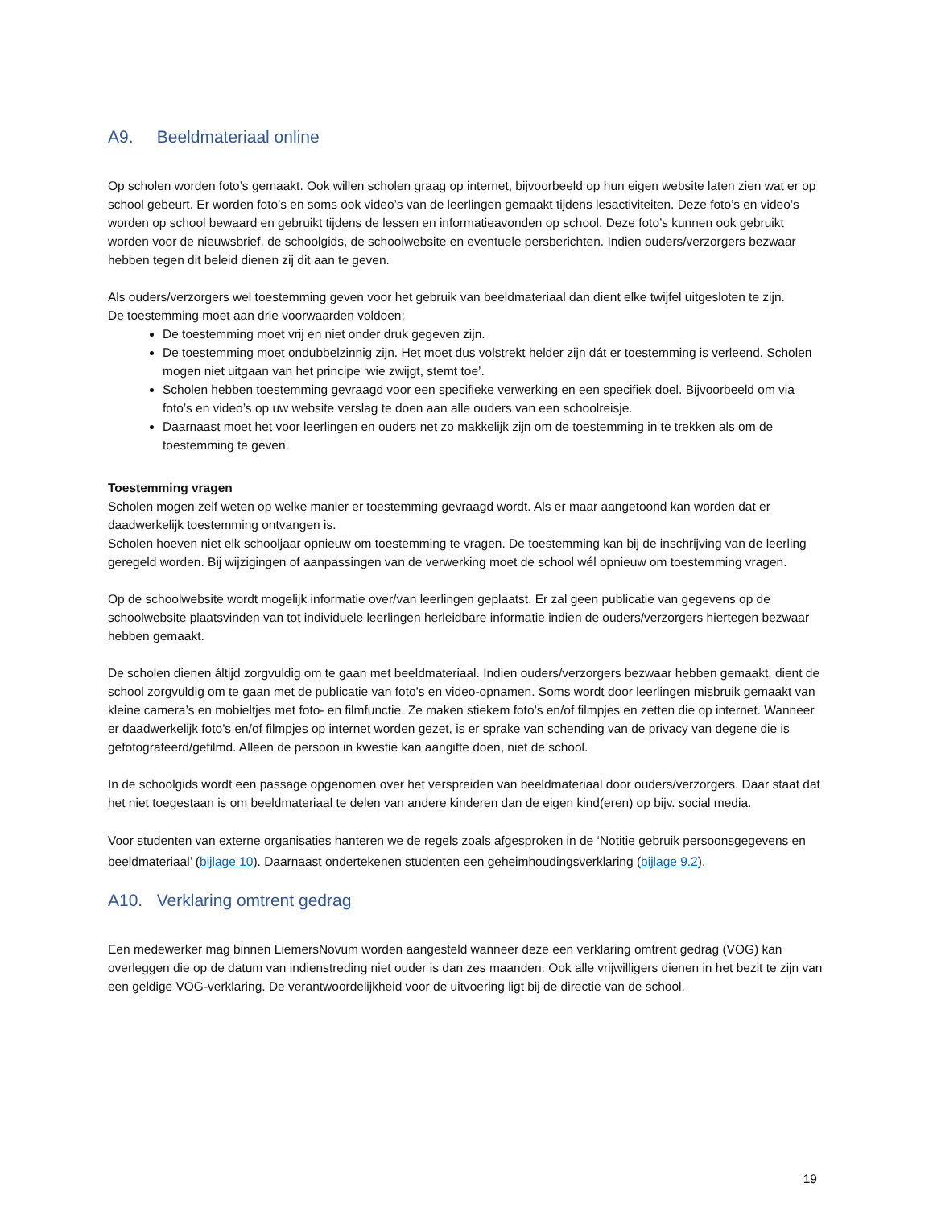A9. Beeldmateriaal online
Op scholen worden foto’s gemaakt. Ook willen scholen graag op internet, bijvoorbeeld op hun eigen website laten zien wat er op school gebeurt. Er worden foto’s en soms ook video’s van de leerlingen gemaakt tijdens lesactiviteiten. Deze foto’s en video’s worden op school bewaard en gebruikt tijdens de lessen en informatieavonden op school. Deze foto’s kunnen ook gebruikt worden voor de nieuwsbrief, de schoolgids, de schoolwebsite en eventuele persberichten. Indien ouders/verzorgers bezwaar hebben tegen dit beleid dienen zij dit aan te geven.
Als ouders/verzorgers wel toestemming geven voor het gebruik van beeldmateriaal dan dient elke twijfel uitgesloten te zijn.
De toestemming moet aan drie voorwaarden voldoen:
De toestemming moet vrij en niet onder druk gegeven zijn.
De toestemming moet ondubbelzinnig zijn. Het moet dus volstrekt helder zijn dát er toestemming is verleend. Scholen mogen niet uitgaan van het principe ‘wie zwijgt, stemt toe’.
Scholen hebben toestemming gevraagd voor een specifieke verwerking en een specifiek doel. Bijvoorbeeld om via foto’s en video’s op uw website verslag te doen aan alle ouders van een schoolreisje.
Daarnaast moet het voor leerlingen en ouders net zo makkelijk zijn om de toestemming in te trekken als om de toestemming te geven.
Toestemming vragen
Scholen mogen zelf weten op welke manier er toestemming gevraagd wordt. Als er maar aangetoond kan worden dat er daadwerkelijk toestemming ontvangen is.
Scholen hoeven niet elk schooljaar opnieuw om toestemming te vragen. De toestemming kan bij de inschrijving van de leerling geregeld worden. Bij wijzigingen of aanpassingen van de verwerking moet de school wél opnieuw om toestemming vragen.
Op de schoolwebsite wordt mogelijk informatie over/van leerlingen geplaatst. Er zal geen publicatie van gegevens op de schoolwebsite plaatsvinden van tot individuele leerlingen herleidbare informatie indien de ouders/verzorgers hiertegen bezwaar hebben gemaakt.
De scholen dienen áltijd zorgvuldig om te gaan met beeldmateriaal. Indien ouders/verzorgers bezwaar hebben gemaakt, dient de school zorgvuldig om te gaan met de publicatie van foto’s en video-opnamen. Soms wordt door leerlingen misbruik gemaakt van kleine camera’s en mobieltjes met foto- en filmfunctie. Ze maken stiekem foto’s en/of filmpjes en zetten die op internet. Wanneer er daadwerkelijk foto’s en/of filmpjes op internet worden gezet, is er sprake van schending van de privacy van degene die is gefotografeerd/gefilmd. Alleen de persoon in kwestie kan aangifte doen, niet de school.
In de schoolgids wordt een passage opgenomen over het verspreiden van beeldmateriaal door ouders/verzorgers. Daar staat dat het niet toegestaan is om beeldmateriaal te delen van andere kinderen dan de eigen kind(eren) op bijv. social media.
Voor studenten van externe organisaties hanteren we de regels zoals afgesproken in de ‘Notitie gebruik persoonsgegevens en beeldmateriaal’ (bijlage 10). Daarnaast ondertekenen studenten een geheimhoudingsverklaring (bijlage 9.2).
A10. Verklaring omtrent gedrag
Een medewerker mag binnen LiemersNovum worden aangesteld wanneer deze een verklaring omtrent gedrag (VOG) kan overleggen die op de datum van indienstreding niet ouder is dan zes maanden. Ook alle vrijwilligers dienen in het bezit te zijn van een geldige VOG-verklaring. De verantwoordelijkheid voor de uitvoering ligt bij de directie van de school.
19